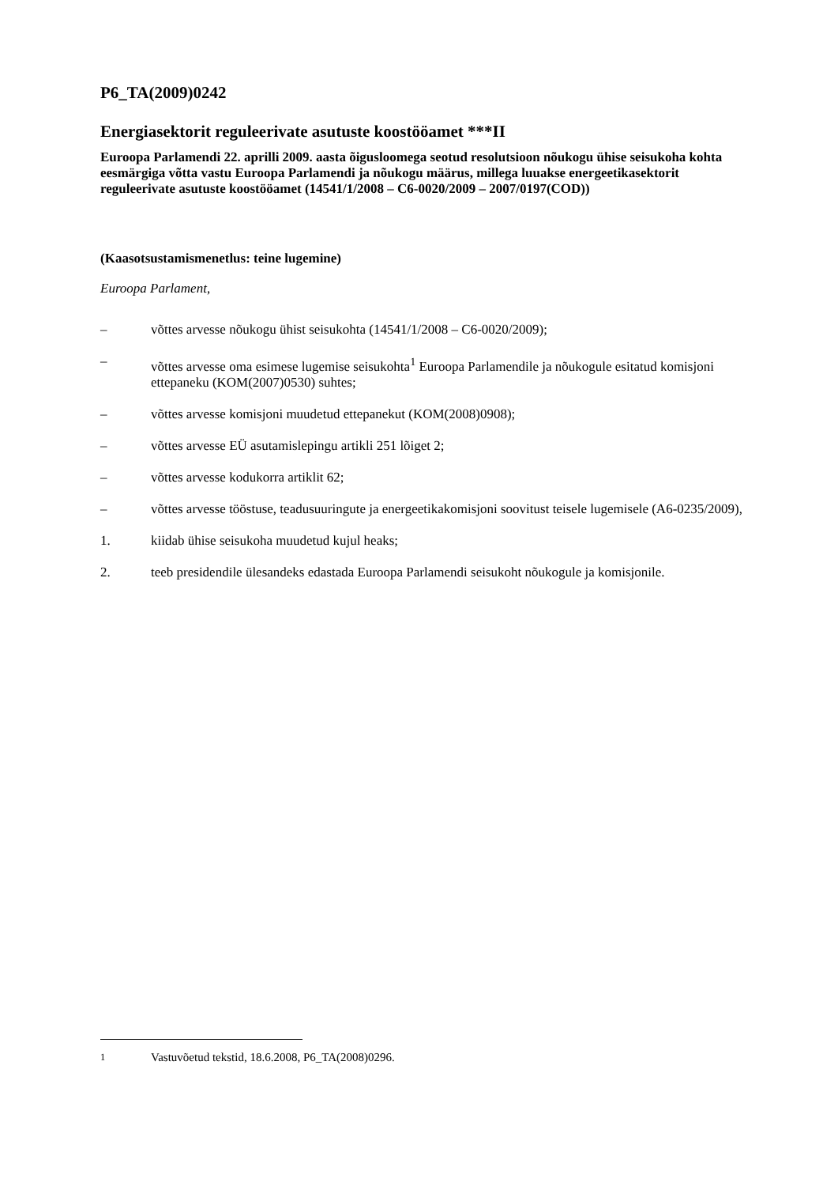P6_TA(2009)0242
Energiasektorit reguleerivate asutuste koostööamet ***II
Euroopa Parlamendi 22. aprilli 2009. aasta õigusloomega seotud resolutsioon nõukogu ühise seisukoha kohta eesmärgiga võtta vastu Euroopa Parlamendi ja nõukogu määrus, millega luuakse energeetikasektorit reguleerivate asutuste koostööamet (14541/1/2008 – C6-0020/2009 – 2007/0197(COD))
(Kaasotsustamismenetlus: teine lugemine)
Euroopa Parlament,
– võttes arvesse nõukogu ühist seisukohta (14541/1/2008 – C6-0020/2009);
– võttes arvesse oma esimese lugemise seisukohta<sup>1</sup> Euroopa Parlamendile ja nõukogule esitatud komisjoni ettepaneku (KOM(2007)0530) suhtes;
– võttes arvesse komisjoni muudetud ettepanekut (KOM(2008)0908);
– võttes arvesse EÜ asutamislepingu artikli 251 lõiget 2;
– võttes arvesse kodukorra artiklit 62;
– võttes arvesse tööstuse, teadusuuringute ja energeetikakomisjoni soovitust teisele lugemisele (A6-0235/2009),
1. kiidab ühise seisukoha muudetud kujul heaks;
2. teeb presidendile ülesandeks edastada Euroopa Parlamendi seisukoht nõukogule ja komisjonile.
<sup>1</sup> Vastuvõetud tekstid, 18.6.2008, P6_TA(2008)0296.